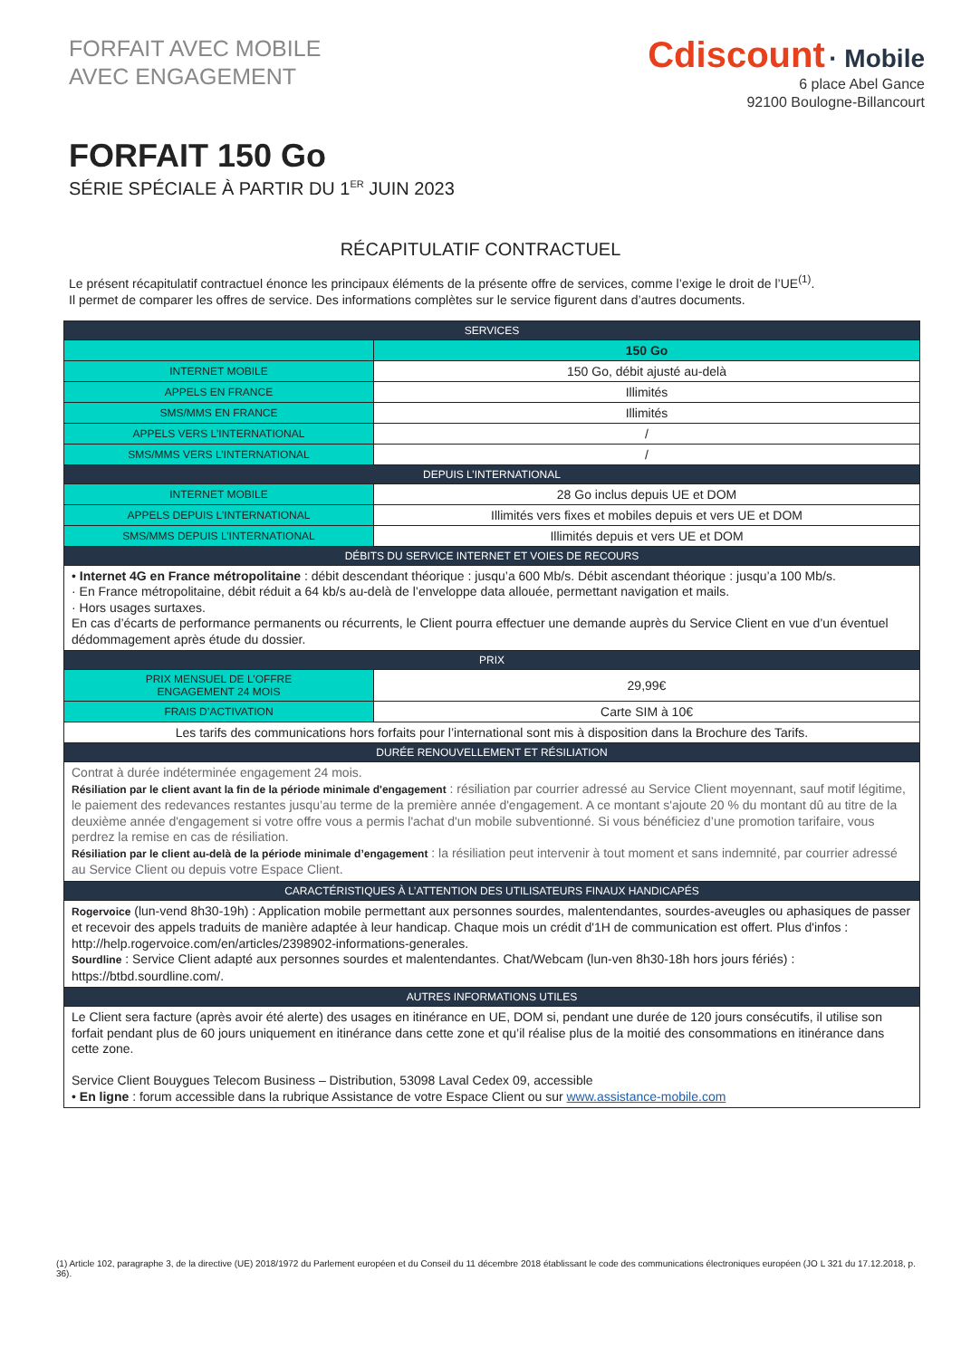FORFAIT AVEC MOBILE
AVEC ENGAGEMENT
Cdiscount · Mobile
6 place Abel Gance
92100 Boulogne-Billancourt
FORFAIT 150 Go
SÉRIE SPÉCIALE À PARTIR DU 1<sup>ER</sup> JUIN 2023
RÉCAPITULATIF CONTRACTUEL
Le présent récapitulatif contractuel énonce les principaux éléments de la présente offre de services, comme l’exige le droit de l’UE<sup>(1)</sup>.
Il permet de comparer les offres de service. Des informations complètes sur le service figurent dans d’autres documents.
| SERVICES | |
| --- | --- |
| | 150 Go |
| INTERNET MOBILE | 150 Go, débit ajusté au-delà |
| APPELS EN FRANCE | Illimités |
| SMS/MMS EN FRANCE | Illimités |
| APPELS VERS L’INTERNATIONAL | / |
| SMS/MMS VERS L’INTERNATIONAL | / |
| DEPUIS L’INTERNATIONAL | |
| INTERNET MOBILE | 28 Go inclus depuis UE et DOM |
| APPELS DEPUIS L’INTERNATIONAL | Illimités vers fixes et mobiles depuis et vers UE et DOM |
| SMS/MMS DEPUIS L’INTERNATIONAL | Illimités depuis et vers UE et DOM |
| DÉBITS DU SERVICE INTERNET ET VOIES DE RECOURS | |
| • Internet 4G en France métropolitaine : débit descendant théorique : jusqu’a 600 Mb/s. Débit ascendant théorique : jusqu’a 100 Mb/s. · En France métropolitaine, débit réduit a 64 kb/s au-delà de l’enveloppe data allouée, permettant navigation et mails. · Hors usages surtaxes. En cas d’écarts de performance permanents ou récurrents, le Client pourra effectuer une demande auprès du Service Client en vue d’un éventuel dédommagement après étude du dossier. | |
| PRIX | |
| PRIX MENSUEL DE L’OFFRE ENGAGEMENT 24 MOIS | 29,99€ |
| FRAIS D’ACTIVATION | Carte SIM à 10€ |
| Les tarifs des communications hors forfaits pour l’international sont mis à disposition dans la Brochure des Tarifs. | |
| DURÉE RENOUVELLEMENT ET RÉSILIATION | |
| Contrat à durée indéterminée engagement 24 mois. Résiliation par le client avant la fin de la période minimale d'engagement : résiliation par courrier adressé au Service Client moyennant, sauf motif légitime, le paiement des redevances restantes jusqu’au terme de la première année d'engagement. A ce montant s'ajoute 20 % du montant dû au titre de la deuxième année d'engagement si votre offre vous a permis l'achat d'un mobile subventionné. Si vous bénéficiez d’une promotion tarifaire, vous perdrez la remise en cas de résiliation. Résiliation par le client au-delà de la période minimale d’engagement : la résiliation peut intervenir à tout moment et sans indemnité, par courrier adressé au Service Client ou depuis votre Espace Client. | |
| CARACTÉRISTIQUES À L’ATTENTION DES UTILISATEURS FINAUX HANDICAPÉS | |
| Rogervoice (lun-vend 8h30-19h) : Application mobile permettant aux personnes sourdes, malentendantes, sourdes-aveugles ou aphasiques de passer et recevoir des appels traduits de manière adaptée à leur handicap. Chaque mois un crédit d'1H de communication est offert. Plus d'infos : http://help.rogervoice.com/en/articles/2398902-informations-generales. Sourdline : Service Client adapté aux personnes sourdes et malentendantes. Chat/Webcam (lun-ven 8h30-18h hors jours fériés) : https://btbd.sourdline.com/. | |
| AUTRES INFORMATIONS UTILES | |
| Le Client sera facture (après avoir été alerte) des usages en itinérance en UE, DOM si, pendant une durée de 120 jours consécutifs, il utilise son forfait pendant plus de 60 jours uniquement en itinérance dans cette zone et qu’il réalise plus de la moitié des consommations en itinérance dans cette zone. Service Client Bouygues Telecom Business – Distribution, 53098 Laval Cedex 09, accessible • En ligne : forum accessible dans la rubrique Assistance de votre Espace Client ou sur www.assistance-mobile.com | |
(1) Article 102, paragraphe 3, de la directive (UE) 2018/1972 du Parlement européen et du Conseil du 11 décembre 2018 établissant le code des communications électroniques européen (JO L 321 du 17.12.2018, p. 36).